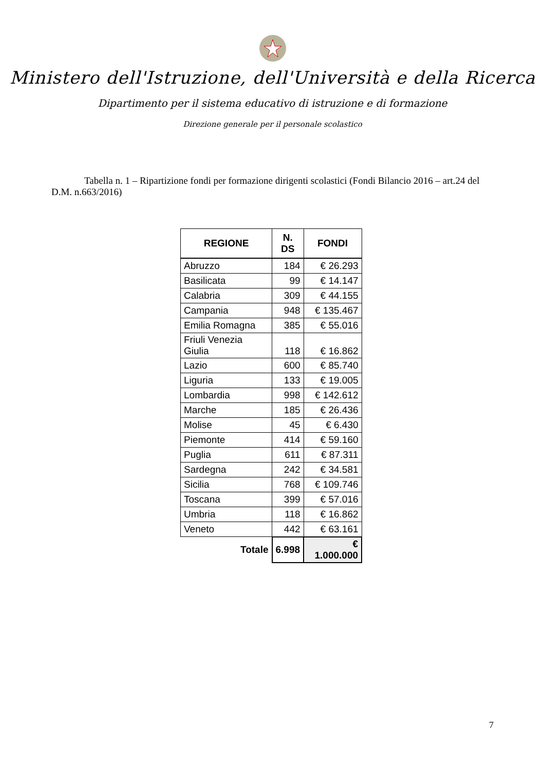Ministero dell'Istruzione, dell'Università e della Ricerca
Dipartimento per il sistema educativo di istruzione e di formazione
Direzione generale per il personale scolastico
Tabella n. 1 – Ripartizione fondi per formazione dirigenti scolastici (Fondi Bilancio 2016 – art.24 del D.M. n.663/2016)
| REGIONE | N. DS | FONDI |
| --- | --- | --- |
| Abruzzo | 184 | € 26.293 |
| Basilicata | 99 | € 14.147 |
| Calabria | 309 | € 44.155 |
| Campania | 948 | € 135.467 |
| Emilia Romagna | 385 | € 55.016 |
| Friuli Venezia Giulia | 118 | € 16.862 |
| Lazio | 600 | € 85.740 |
| Liguria | 133 | € 19.005 |
| Lombardia | 998 | € 142.612 |
| Marche | 185 | € 26.436 |
| Molise | 45 | € 6.430 |
| Piemonte | 414 | € 59.160 |
| Puglia | 611 | € 87.311 |
| Sardegna | 242 | € 34.581 |
| Sicilia | 768 | € 109.746 |
| Toscana | 399 | € 57.016 |
| Umbria | 118 | € 16.862 |
| Veneto | 442 | € 63.161 |
| Totale | 6.998 | € 1.000.000 |
7